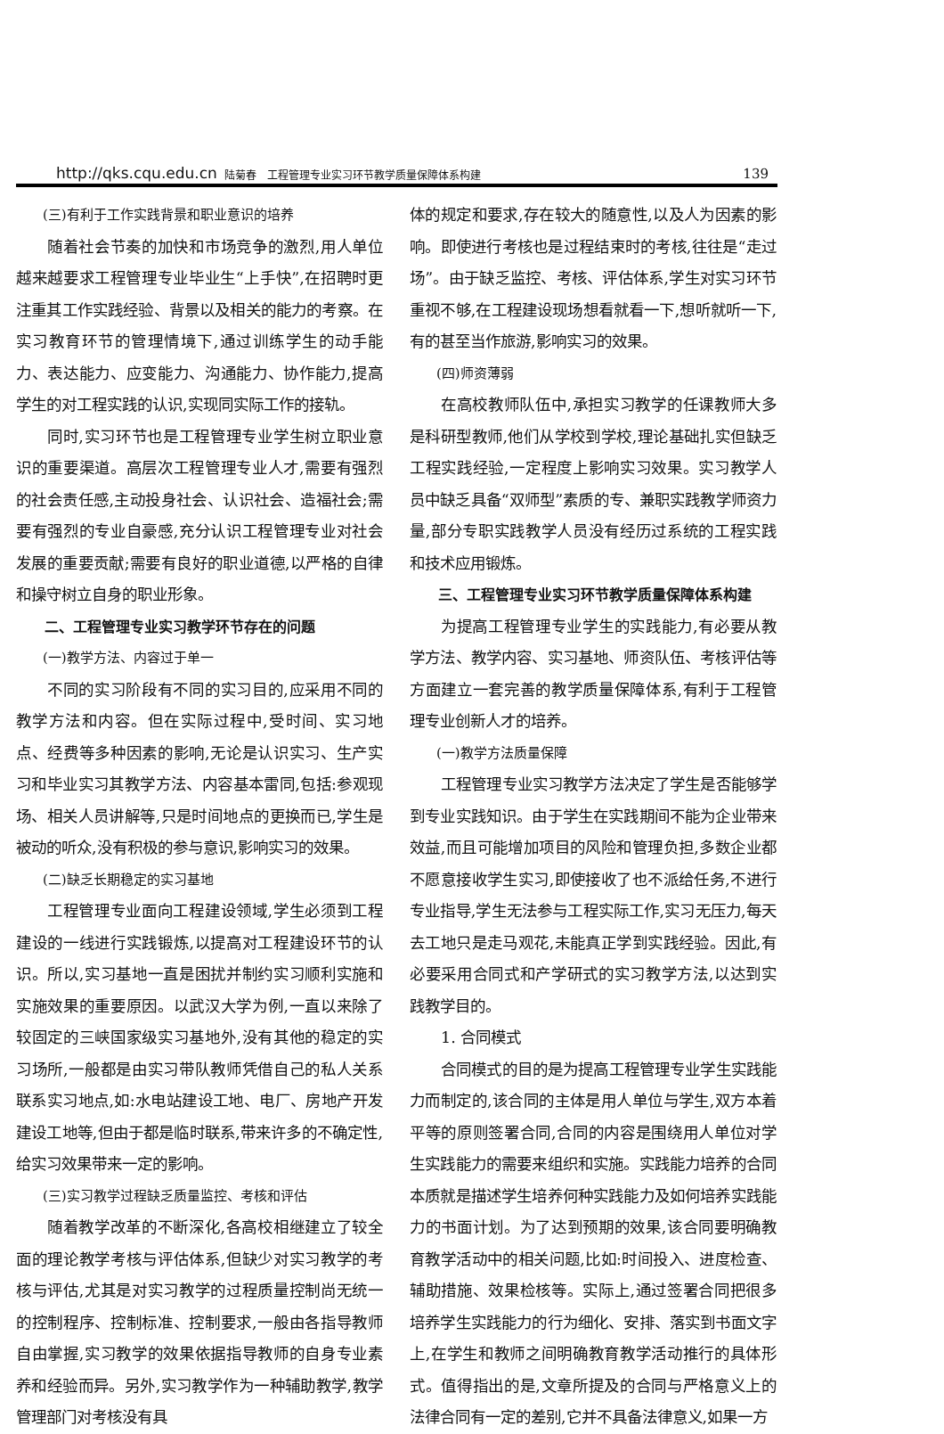http://qks.cqu.edu.cn 陆菊春　工程管理专业实习环节教学质量保障体系构建 139
(三)有利于工作实践背景和职业意识的培养
随着社会节奏的加快和市场竞争的激烈,用人单位越来越要求工程管理专业毕业生“上手快”,在招聘时更注重其工作实践经验、背景以及相关的能力的考察。在实习教育环节的管理情境下,通过训练学生的动手能力、表达能力、应变能力、沟通能力、协作能力,提高学生的对工程实践的认识,实现同实际工作的接轨。
同时,实习环节也是工程管理专业学生树立职业意识的重要渠道。高层次工程管理专业人才,需要有强烈的社会责任感,主动投身社会、认识社会、造福社会;需要有强烈的专业自豪感,充分认识工程管理专业对社会发展的重要贡献;需要有良好的职业道德,以严格的自律和操守树立自身的职业形象。
二、工程管理专业实习教学环节存在的问题
(一)教学方法、内容过于单一
不同的实习阶段有不同的实习目的,应采用不同的教学方法和内容。但在实际过程中,受时间、实习地点、经费等多种因素的影响,无论是认识实习、生产实习和毕业实习其教学方法、内容基本雷同,包括:参观现场、相关人员讲解等,只是时间地点的更换而已,学生是被动的听众,没有积极的参与意识,影响实习的效果。
(二)缺乏长期稳定的实习基地
工程管理专业面向工程建设领域,学生必须到工程建设的一线进行实践锻炼,以提高对工程建设环节的认识。所以,实习基地一直是困扰并制约实习顺利实施和实施效果的重要原因。以武汉大学为例,一直以来除了较固定的三峡国家级实习基地外,没有其他的稳定的实习场所,一般都是由实习带队教师凭借自己的私人关系联系实习地点,如:水电站建设工地、电厂、房地产开发建设工地等,但由于都是临时联系,带来许多的不确定性,给实习效果带来一定的影响。
(三)实习教学过程缺乏质量监控、考核和评估
随着教学改革的不断深化,各高校相继建立了较全面的理论教学考核与评估体系,但缺少对实习教学的考核与评估,尤其是对实习教学的过程质量控制尚无统一的控制程序、控制标准、控制要求,一般由各指导教师自由掌握,实习教学的效果依据指导教师的自身专业素养和经验而异。另外,实习教学作为一种辅助教学,教学管理部门对考核没有具
体的规定和要求,存在较大的随意性,以及人为因素的影响。即使进行考核也是过程结束时的考核,往往是“走过场”。由于缺乏监控、考核、评估体系,学生对实习环节重视不够,在工程建设现场想看就看一下,想听就听一下,有的甚至当作旅游,影响实习的效果。
(四)师资薄弱
在高校教师队伍中,承担实习教学的任课教师大多是科研型教师,他们从学校到学校,理论基础扎实但缺乏工程实践经验,一定程度上影响实习效果。实习教学人员中缺乏具备“双师型”素质的专、兼职实践教学师资力量,部分专职实践教学人员没有经历过系统的工程实践和技术应用锻炼。
三、工程管理专业实习环节教学质量保障体系构建
为提高工程管理专业学生的实践能力,有必要从教学方法、教学内容、实习基地、师资队伍、考核评估等方面建立一套完善的教学质量保障体系,有利于工程管理专业创新人才的培养。
(一)教学方法质量保障
工程管理专业实习教学方法决定了学生是否能够学到专业实践知识。由于学生在实践期间不能为企业带来效益,而且可能增加项目的风险和管理负担,多数企业都不愿意接收学生实习,即使接收了也不派给任务,不进行专业指导,学生无法参与工程实际工作,实习无压力,每天去工地只是走马观花,未能真正学到实践经验。因此,有必要采用合同式和产学研式的实习教学方法,以达到实践教学目的。
1. 合同模式
合同模式的目的是为提高工程管理专业学生实践能力而制定的,该合同的主体是用人单位与学生,双方本着平等的原则签署合同,合同的内容是围绕用人单位对学生实践能力的需要来组织和实施。实践能力培养的合同本质就是描述学生培养何种实践能力及如何培养实践能力的书面计划。为了达到预期的效果,该合同要明确教育教学活动中的相关问题,比如:时间投入、进度检查、辅助措施、效果检核等。实际上,通过签署合同把很多培养学生实践能力的行为细化、安排、落实到书面文字上,在学生和教师之间明确教育教学活动推行的具体形式。值得指出的是,文章所提及的合同与严格意义上的法律合同有一定的差别,它并不具备法律意义,如果一方